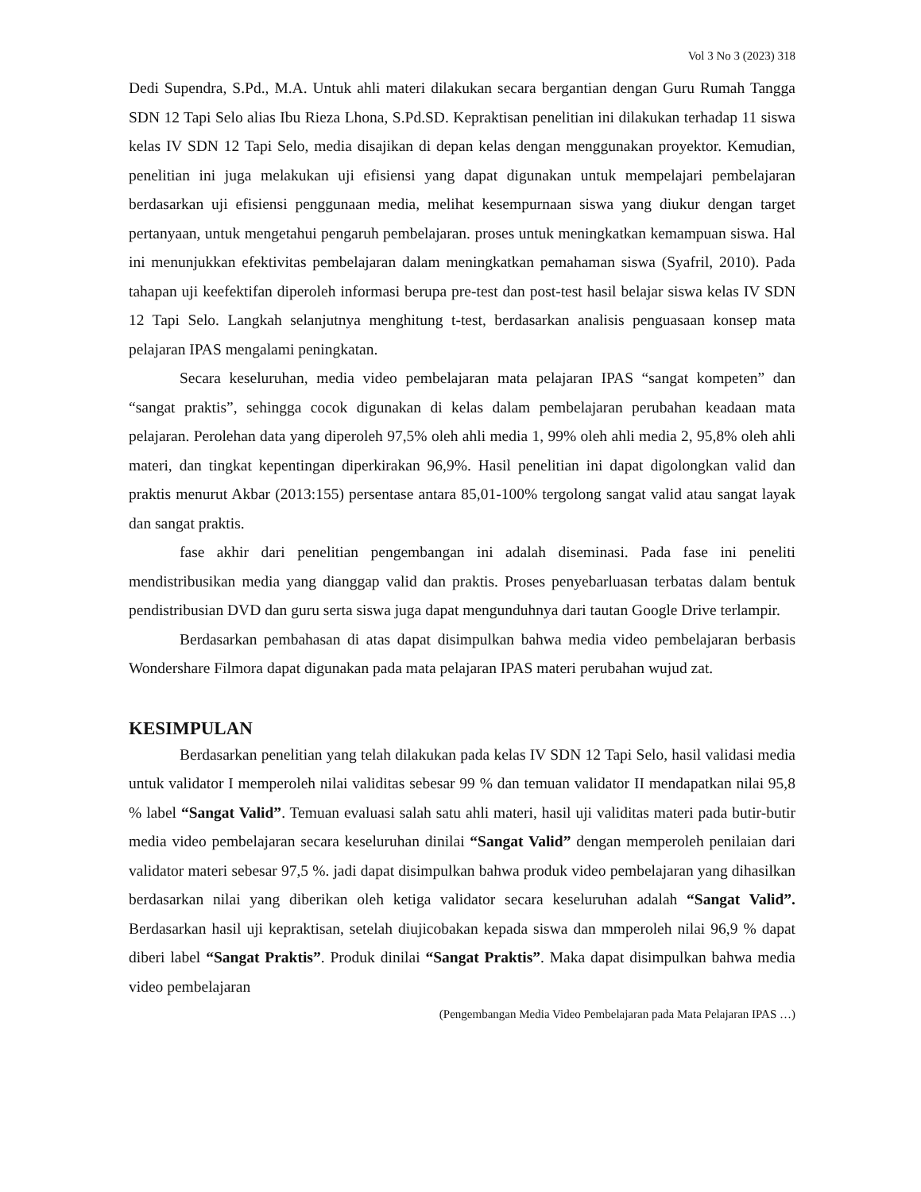Vol 3 No 3 (2023) 318
Dedi Supendra, S.Pd., M.A. Untuk ahli materi dilakukan secara bergantian dengan Guru Rumah Tangga SDN 12 Tapi Selo alias Ibu Rieza Lhona, S.Pd.SD. Kepraktisan penelitian ini dilakukan terhadap 11 siswa kelas IV SDN 12 Tapi Selo, media disajikan di depan kelas dengan menggunakan proyektor. Kemudian, penelitian ini juga melakukan uji efisiensi yang dapat digunakan untuk mempelajari pembelajaran berdasarkan uji efisiensi penggunaan media, melihat kesempurnaan siswa yang diukur dengan target pertanyaan, untuk mengetahui pengaruh pembelajaran. proses untuk meningkatkan kemampuan siswa. Hal ini menunjukkan efektivitas pembelajaran dalam meningkatkan pemahaman siswa (Syafril, 2010). Pada tahapan uji keefektifan diperoleh informasi berupa pre-test dan post-test hasil belajar siswa kelas IV SDN 12 Tapi Selo. Langkah selanjutnya menghitung t-test, berdasarkan analisis penguasaan konsep mata pelajaran IPAS mengalami peningkatan.
Secara keseluruhan, media video pembelajaran mata pelajaran IPAS “sangat kompeten” dan “sangat praktis”, sehingga cocok digunakan di kelas dalam pembelajaran perubahan keadaan mata pelajaran. Perolehan data yang diperoleh 97,5% oleh ahli media 1, 99% oleh ahli media 2, 95,8% oleh ahli materi, dan tingkat kepentingan diperkirakan 96,9%. Hasil penelitian ini dapat digolongkan valid dan praktis menurut Akbar (2013:155) persentase antara 85,01-100% tergolong sangat valid atau sangat layak dan sangat praktis.
fase akhir dari penelitian pengembangan ini adalah diseminasi. Pada fase ini peneliti mendistribusikan media yang dianggap valid dan praktis. Proses penyebarluasan terbatas dalam bentuk pendistribusian DVD dan guru serta siswa juga dapat mengunduhnya dari tautan Google Drive terlampir.
Berdasarkan pembahasan di atas dapat disimpulkan bahwa media video pembelajaran berbasis Wondershare Filmora dapat digunakan pada mata pelajaran IPAS materi perubahan wujud zat.
KESIMPULAN
Berdasarkan penelitian yang telah dilakukan pada kelas IV SDN 12 Tapi Selo, hasil validasi media untuk validator I memperoleh nilai validitas sebesar 99 % dan temuan validator II mendapatkan nilai 95,8 % label “Sangat Valid”. Temuan evaluasi salah satu ahli materi, hasil uji validitas materi pada butir-butir media video pembelajaran secara keseluruhan dinilai “Sangat Valid” dengan memperoleh penilaian dari validator materi sebesar 97,5 %. jadi dapat disimpulkan bahwa produk video pembelajaran yang dihasilkan berdasarkan nilai yang diberikan oleh ketiga validator secara keseluruhan adalah “Sangat Valid”. Berdasarkan hasil uji kepraktisan, setelah diujicobakan kepada siswa dan mmperoleh nilai 96,9 % dapat diberi label “Sangat Praktis”. Produk dinilai “Sangat Praktis”. Maka dapat disimpulkan bahwa media video pembelajaran
(Pengembangan Media Video Pembelajaran pada Mata Pelajaran IPAS …)